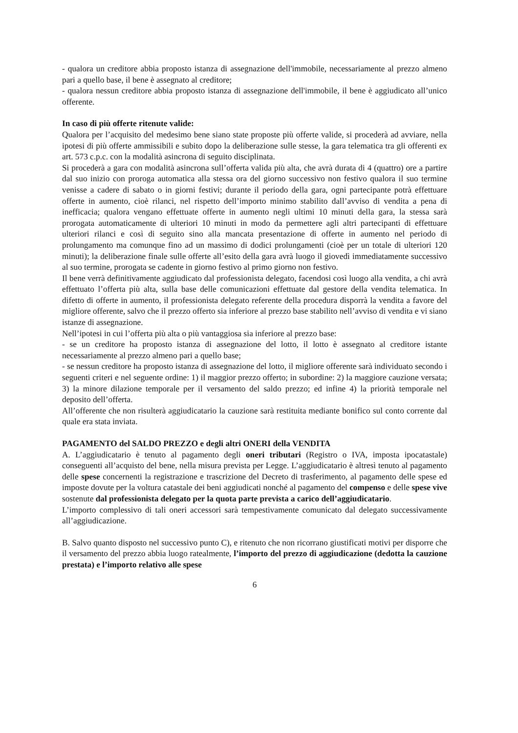- qualora un creditore abbia proposto istanza di assegnazione dell'immobile, necessariamente al prezzo almeno pari a quello base, il bene è assegnato al creditore;
- qualora nessun creditore abbia proposto istanza di assegnazione dell'immobile, il bene è aggiudicato all’unico offerente.
In caso di più offerte ritenute valide:
Qualora per l’acquisito del medesimo bene siano state proposte più offerte valide, si procederà ad avviare, nella ipotesi di più offerte ammissibili e subito dopo la deliberazione sulle stesse, la gara telematica tra gli offerenti ex art. 573 c.p.c. con la modalità asincrona di seguito disciplinata.
Si procederà a gara con modalità asincrona sull’offerta valida più alta, che avrà durata di 4 (quattro) ore a partire dal suo inizio con proroga automatica alla stessa ora del giorno successivo non festivo qualora il suo termine venisse a cadere di sabato o in giorni festivi; durante il periodo della gara, ogni partecipante potrà effettuare offerte in aumento, cioè rilanci, nel rispetto dell’importo minimo stabilito dall’avviso di vendita a pena di inefficacia; qualora vengano effettuate offerte in aumento negli ultimi 10 minuti della gara, la stessa sarà prorogata automaticamente di ulteriori 10 minuti in modo da permettere agli altri partecipanti di effettuare ulteriori rilanci e così di seguito sino alla mancata presentazione di offerte in aumento nel periodo di prolungamento ma comunque fino ad un massimo di dodici prolungamenti (cioè per un totale di ulteriori 120 minuti); la deliberazione finale sulle offerte all’esito della gara avrà luogo il giovedì immediatamente successivo al suo termine, prorogata se cadente in giorno festivo al primo giorno non festivo.
Il bene verrà definitivamente aggiudicato dal professionista delegato, facendosi così luogo alla vendita, a chi avrà effettuato l’offerta più alta, sulla base delle comunicazioni effettuate dal gestore della vendita telematica. In difetto di offerte in aumento, il professionista delegato referente della procedura disporrà la vendita a favore del migliore offerente, salvo che il prezzo offerto sia inferiore al prezzo base stabilito nell’avviso di vendita e vi siano istanze di assegnazione.
Nell’ipotesi in cui l’offerta più alta o più vantaggiosa sia inferiore al prezzo base:
- se un creditore ha proposto istanza di assegnazione del lotto, il lotto è assegnato al creditore istante necessariamente al prezzo almeno pari a quello base;
- se nessun creditore ha proposto istanza di assegnazione del lotto, il migliore offerente sarà individuato secondo i seguenti criteri e nel seguente ordine: 1) il maggior prezzo offerto; in subordine: 2) la maggiore cauzione versata; 3) la minore dilazione temporale per il versamento del saldo prezzo; ed infine 4) la priorità temporale nel deposito dell’offerta.
All’offerente che non risulterà aggiudicatario la cauzione sarà restituita mediante bonifico sul conto corrente dal quale era stata inviata.
PAGAMENTO del SALDO PREZZO e degli altri ONERI della VENDITA
A. L’aggiudicatario è tenuto al pagamento degli oneri tributari (Registro o IVA, imposta ipocatastale) conseguenti all’acquisto del bene, nella misura prevista per Legge. L’aggiudicatario è altresì tenuto al pagamento delle spese concernenti la registrazione e trascrizione del Decreto di trasferimento, al pagamento delle spese ed imposte dovute per la voltura catastale dei beni aggiudicati nonché al pagamento del compenso e delle spese vive sostenute dal professionista delegato per la quota parte prevista a carico dell’aggiudicatario.
L’importo complessivo di tali oneri accessori sarà tempestivamente comunicato dal delegato successivamente all’aggiudicazione.
B. Salvo quanto disposto nel successivo punto C), e ritenuto che non ricorrano giustificati motivi per disporre che il versamento del prezzo abbia luogo ratealmente, l’importo del prezzo di aggiudicazione (dedotta la cauzione prestata) e l’importo relativo alle spese
6